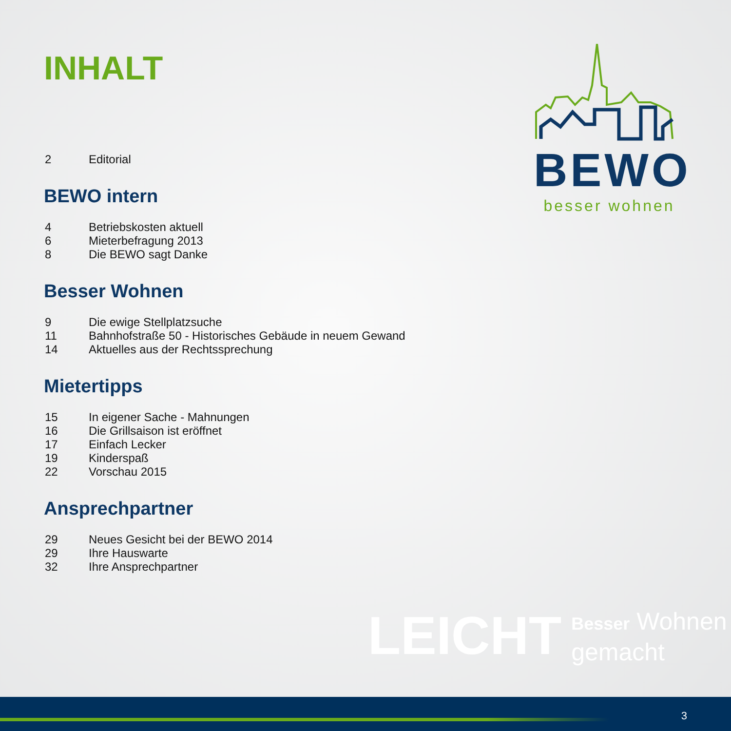INHALT
2 Editorial
BEWO intern
4 Betriebskosten aktuell
6 Mieterbefragung 2013
8 Die BEWO sagt Danke
Besser Wohnen
9 Die ewige Stellplatzsuche
11 Bahnhofstraße 50 - Historisches Gebäude in neuem Gewand
14 Aktuelles aus der Rechtssprechung
Mietertipps
15 In eigener Sache - Mahnungen
16 Die Grillsaison ist eröffnet
17 Einfach Lecker
19 Kinderspaß
22 Vorschau 2015
Ansprechpartner
29 Neues Gesicht bei der BEWO 2014
29 Ihre Hauswarte
32 Ihre Ansprechpartner
BEWO
besser wohnen
LEICHT Besser Wohnen
gemacht
3